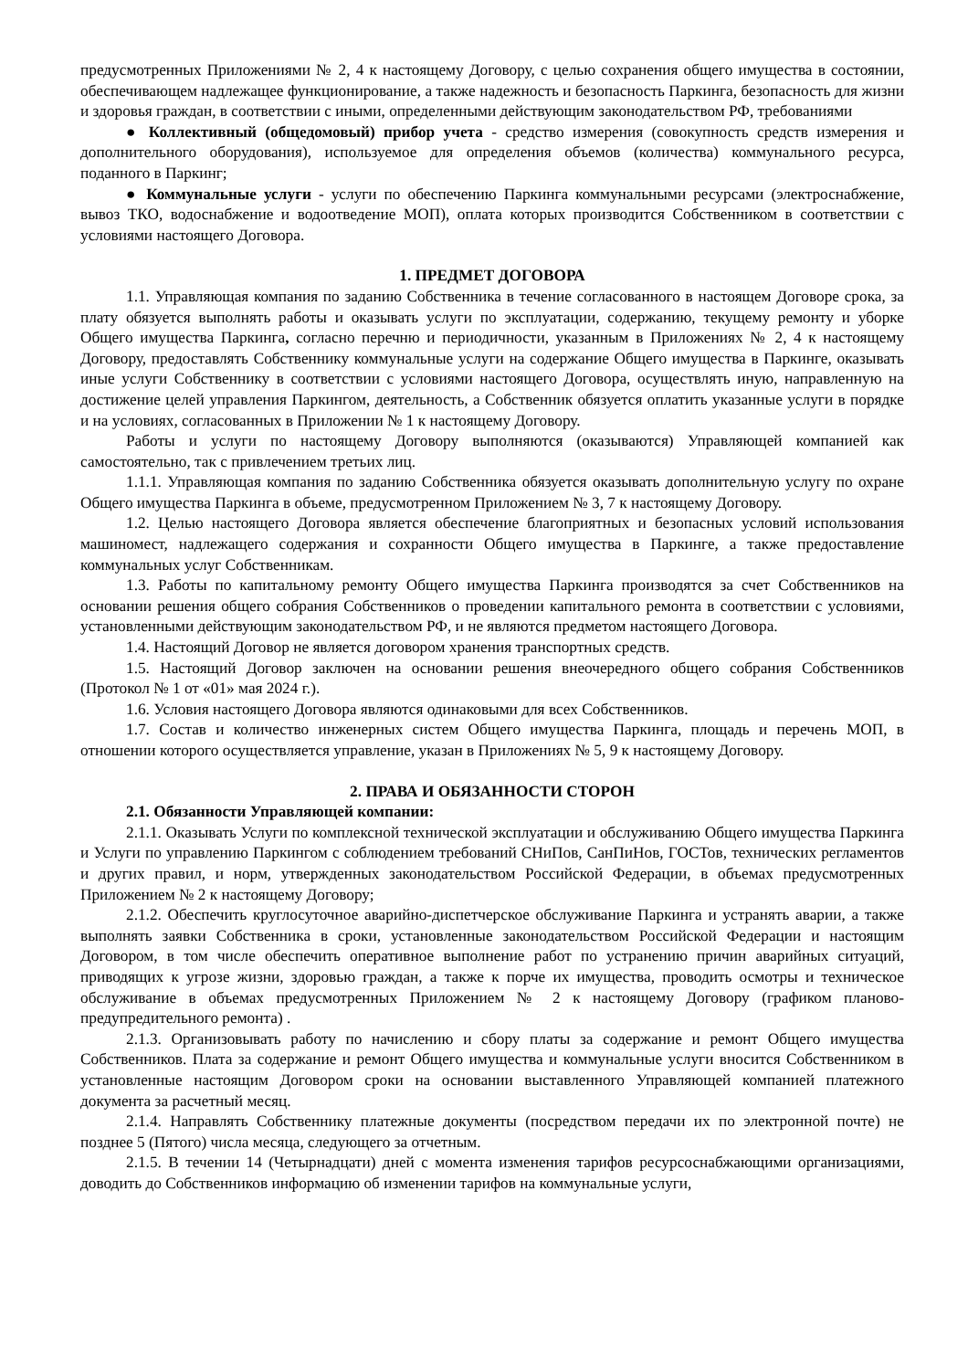предусмотренных Приложениями № 2, 4 к настоящему Договору, с целью сохранения общего имущества в состоянии, обеспечивающем надлежащее функционирование, а также надежность и безопасность Паркинга, безопасность для жизни и здоровья граждан, в соответствии с иными, определенными действующим законодательством РФ, требованиями
● Коллективный (общедомовый) прибор учета - средство измерения (совокупность средств измерения и дополнительного оборудования), используемое для определения объемов (количества) коммунального ресурса, поданного в Паркинг;
● Коммунальные услуги - услуги по обеспечению Паркинга коммунальными ресурсами (электроснабжение, вывоз ТКО, водоснабжение и водоотведение МОП), оплата которых производится Собственником в соответствии с условиями настоящего Договора.
1. ПРЕДМЕТ ДОГОВОРА
1.1. Управляющая компания по заданию Собственника в течение согласованного в настоящем Договоре срока, за плату обязуется выполнять работы и оказывать услуги по эксплуатации, содержанию, текущему ремонту и уборке Общего имущества Паркинга, согласно перечню и периодичности, указанным в Приложениях № 2, 4 к настоящему Договору, предоставлять Собственнику коммунальные услуги на содержание Общего имущества в Паркинге, оказывать иные услуги Собственнику в соответствии с условиями настоящего Договора, осуществлять иную, направленную на достижение целей управления Паркингом, деятельность, а Собственник обязуется оплатить указанные услуги в порядке и на условиях, согласованных в Приложении № 1 к настоящему Договору.
Работы и услуги по настоящему Договору выполняются (оказываются) Управляющей компанией как самостоятельно, так с привлечением третьих лиц.
1.1.1. Управляющая компания по заданию Собственника обязуется оказывать дополнительную услугу по охране Общего имущества Паркинга в объеме, предусмотренном Приложением № 3, 7 к настоящему Договору.
1.2. Целью настоящего Договора является обеспечение благоприятных и безопасных условий использования машиномест, надлежащего содержания и сохранности Общего имущества в Паркинге, а также предоставление коммунальных услуг Собственникам.
1.3. Работы по капитальному ремонту Общего имущества Паркинга производятся за счет Собственников на основании решения общего собрания Собственников о проведении капитального ремонта в соответствии с условиями, установленными действующим законодательством РФ, и не являются предметом настоящего Договора.
1.4. Настоящий Договор не является договором хранения транспортных средств.
1.5. Настоящий Договор заключен на основании решения внеочередного общего собрания Собственников (Протокол № 1 от «01» мая 2024 г.).
1.6. Условия настоящего Договора являются одинаковыми для всех Собственников.
1.7. Состав и количество инженерных систем Общего имущества Паркинга, площадь и перечень МОП, в отношении которого осуществляется управление, указан в Приложениях № 5, 9 к настоящему Договору.
2. ПРАВА И ОБЯЗАННОСТИ СТОРОН
2.1. Обязанности Управляющей компании:
2.1.1. Оказывать Услуги по комплексной технической эксплуатации и обслуживанию Общего имущества Паркинга и Услуги по управлению Паркингом с соблюдением требований СНиПов, СанПиНов, ГОСТов, технических регламентов и других правил, и норм, утвержденных законодательством Российской Федерации, в объемах предусмотренных Приложением № 2 к настоящему Договору;
2.1.2. Обеспечить круглосуточное аварийно-диспетчерское обслуживание Паркинга и устранять аварии, а также выполнять заявки Собственника в сроки, установленные законодательством Российской Федерации и настоящим Договором, в том числе обеспечить оперативное выполнение работ по устранению причин аварийных ситуаций, приводящих к угрозе жизни, здоровью граждан, а также к порче их имущества, проводить осмотры и техническое обслуживание в объемах предусмотренных Приложением № 2 к настоящему Договору (графиком планово-предупредительного ремонта) .
2.1.3. Организовывать работу по начислению и сбору платы за содержание и ремонт Общего имущества Собственников. Плата за содержание и ремонт Общего имущества и коммунальные услуги вносится Собственником в установленные настоящим Договором сроки на основании выставленного Управляющей компанией платежного документа за расчетный месяц.
2.1.4. Направлять Собственнику платежные документы (посредством передачи их по электронной почте) не позднее 5 (Пятого) числа месяца, следующего за отчетным.
2.1.5. В течении 14 (Четырнадцати) дней с момента изменения тарифов ресурсоснабжающими организациями, доводить до Собственников информацию об изменении тарифов на коммунальные услуги,